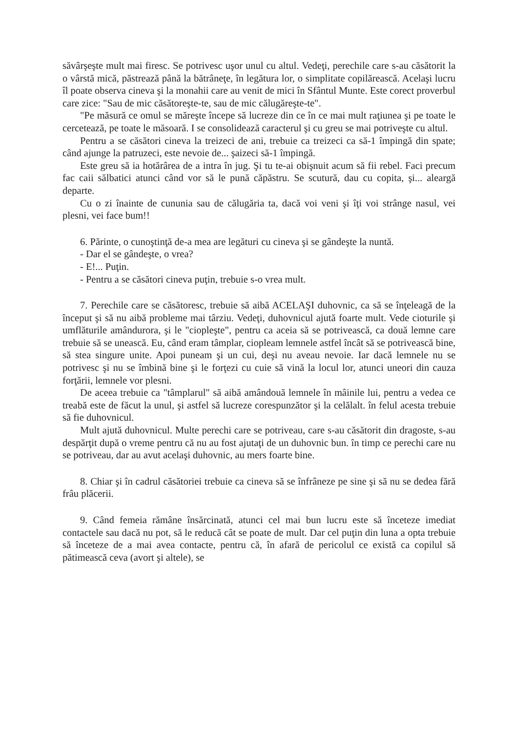săvârşeşte mult mai firesc. Se potrivesc uşor unul cu altul. Vedeţi, perechile care s-au căsătorit la o vârstă mică, păstrează până la bătrâneţe, în legătura lor, o simplitate copilărească. Acelaşi lucru îl poate observa cineva şi la monahii care au venit de mici în Sfântul Munte. Este corect proverbul care zice: "Sau de mic căsătoreşte-te, sau de mic călugăreşte-te".
"Pe măsură ce omul se măreşte începe să lucreze din ce în ce mai mult raţiunea şi pe toate le cercetează, pe toate le măsoară. I se consolidează caracterul şi cu greu se mai potriveşte cu altul.
Pentru a se căsători cineva la treizeci de ani, trebuie ca treizeci ca să-1 împingă din spate; când ajunge la patruzeci, este nevoie de... şaizeci să-1 împingă.
Este greu să ia hotărârea de a intra în jug. Şi tu te-ai obişnuit acum să fii rebel. Faci precum fac caii sălbatici atunci când vor să le pună căpăstru. Se scutură, dau cu copita, şi... aleargă departe.
Cu o zi înainte de cununia sau de călugăria ta, dacă voi veni şi îţi voi strânge nasul, vei plesni, vei face bum!!
6. Părinte, o cunoştinţă de-a mea are legături cu cineva şi se gândeşte la nuntă.
- Dar el se gândeşte, o vrea?
- E!... Puţin.
- Pentru a se căsători cineva puţin, trebuie s-o vrea mult.
7. Perechile care se căsătoresc, trebuie să aibă ACELAŞI duhovnic, ca să se înţeleagă de la început şi să nu aibă probleme mai târziu. Vedeţi, duhovnicul ajută foarte mult. Vede cioturile şi umflăturile amândurora, şi le "ciopleşte", pentru ca aceia să se potrivească, ca două lemne care trebuie să se unească. Eu, când eram tâmplar, ciopleam lemnele astfel încât să se potrivească bine, să stea singure unite. Apoi puneam şi un cui, deşi nu aveau nevoie. Iar dacă lemnele nu se potrivesc şi nu se îmbină bine şi le forţezi cu cuie să vină la locul lor, atunci uneori din cauza forţării, lemnele vor plesni.
De aceea trebuie ca "tâmplarul" să aibă amândouă lemnele în mâinile lui, pentru a vedea ce treabă este de făcut la unul, şi astfel să lucreze corespunzător şi la celălalt. în felul acesta trebuie să fie duhovnicul.
Mult ajută duhovnicul. Multe perechi care se potriveau, care s-au căsătorit din dragoste, s-au despărţit după o vreme pentru că nu au fost ajutaţi de un duhovnic bun. în timp ce perechi care nu se potriveau, dar au avut acelaşi duhovnic, au mers foarte bine.
8. Chiar şi în cadrul căsătoriei trebuie ca cineva să se înfrâneze pe sine şi să nu se dedea fără frâu plăcerii.
9. Când femeia rămâne însărcinată, atunci cel mai bun lucru este să înceteze imediat contactele sau dacă nu pot, să le reducă cât se poate de mult. Dar cel puţin din luna a opta trebuie să înceteze de a mai avea contacte, pentru că, în afară de pericolul ce există ca copilul să pătimească ceva (avort şi altele), se